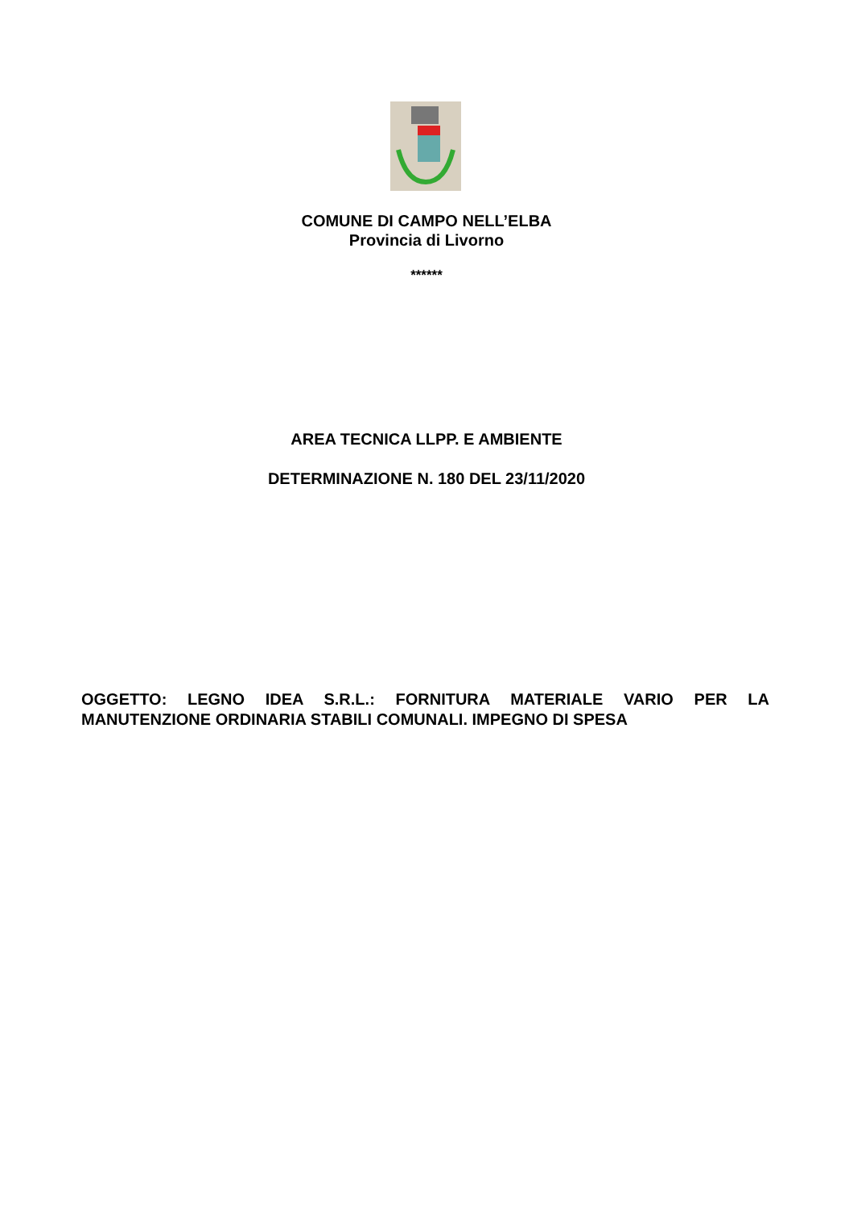COMUNE DI CAMPO NELL’ELBA
Provincia di Livorno
******
AREA TECNICA LLPP. E AMBIENTE
DETERMINAZIONE N. 180 DEL 23/11/2020
OGGETTO: LEGNO IDEA S.R.L.: FORNITURA MATERIALE VARIO PER LA MANUTENZIONE ORDINARIA STABILI COMUNALI. IMPEGNO DI SPESA